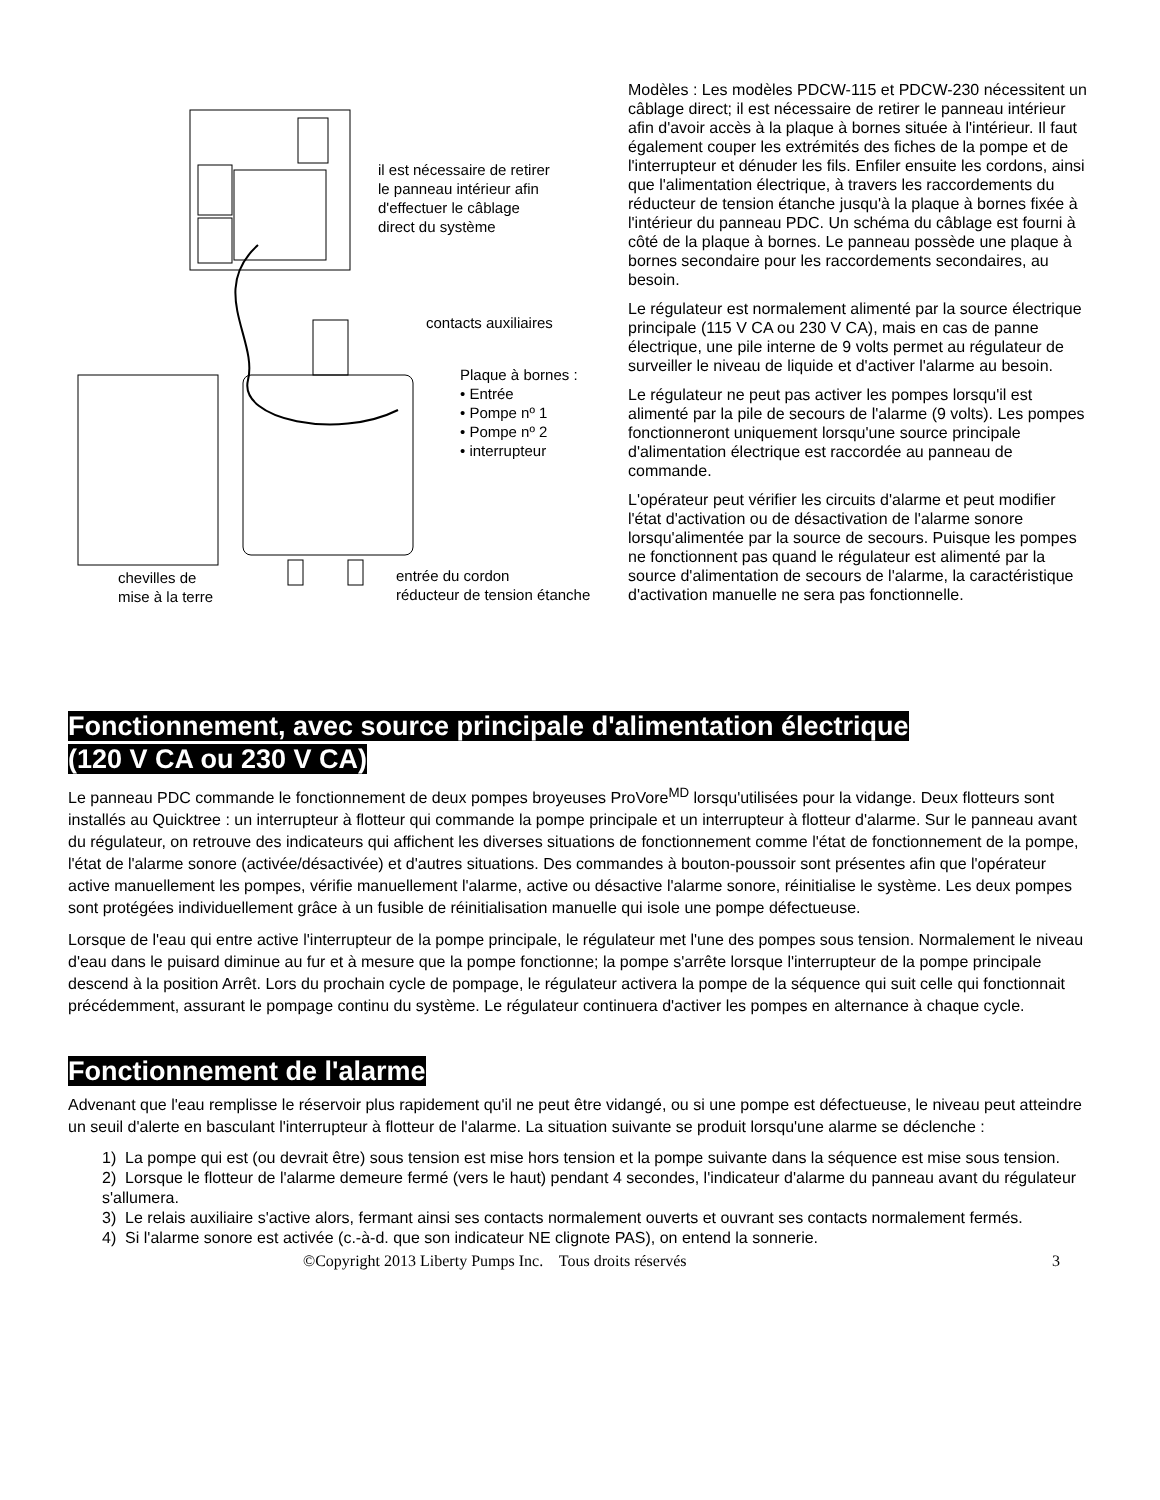il est nécessaire de retirer
le panneau intérieur afin
d'effectuer le câblage
direct du système
contacts auxiliaires
Plaque à bornes :
• Entrée
• Pompe nº 1
• Pompe nº 2
• interrupteur
chevilles de
mise à la terre
entrée du cordon
réducteur de tension étanche
Modèles : Les modèles PDCW-115 et PDCW-230 nécessitent un câblage direct; il est nécessaire de retirer le panneau intérieur afin d'avoir accès à la plaque à bornes située à l'intérieur. Il faut également couper les extrémités des fiches de la pompe et de l'interrupteur et dénuder les fils. Enfiler ensuite les cordons, ainsi que l'alimentation électrique, à travers les raccordements du réducteur de tension étanche jusqu'à la plaque à bornes fixée à l'intérieur du panneau PDC. Un schéma du câblage est fourni à côté de la plaque à bornes. Le panneau possède une plaque à bornes secondaire pour les raccordements secondaires, au besoin.
Le régulateur est normalement alimenté par la source électrique principale (115 V CA ou 230 V CA), mais en cas de panne électrique, une pile interne de 9 volts permet au régulateur de surveiller le niveau de liquide et d'activer l'alarme au besoin.
Le régulateur ne peut pas activer les pompes lorsqu'il est alimenté par la pile de secours de l'alarme (9 volts). Les pompes fonctionneront uniquement lorsqu'une source principale d'alimentation électrique est raccordée au panneau de commande.
L'opérateur peut vérifier les circuits d'alarme et peut modifier l'état d'activation ou de désactivation de l'alarme sonore lorsqu'alimentée par la source de secours. Puisque les pompes ne fonctionnent pas quand le régulateur est alimenté par la source d'alimentation de secours de l'alarme, la caractéristique d'activation manuelle ne sera pas fonctionnelle.
Fonctionnement, avec source principale d'alimentation électrique
(120 V CA ou 230 V CA)
Le panneau PDC commande le fonctionnement de deux pompes broyeuses ProVore<sup>MD</sup> lorsqu'utilisées pour la vidange. Deux flotteurs sont installés au Quicktree : un interrupteur à flotteur qui commande la pompe principale et un interrupteur à flotteur d'alarme. Sur le panneau avant du régulateur, on retrouve des indicateurs qui affichent les diverses situations de fonctionnement comme l'état de fonctionnement de la pompe, l'état de l'alarme sonore (activée/désactivée) et d'autres situations. Des commandes à bouton-poussoir sont présentes afin que l'opérateur active manuellement les pompes, vérifie manuellement l'alarme, active ou désactive l'alarme sonore, réinitialise le système. Les deux pompes sont protégées individuellement grâce à un fusible de réinitialisation manuelle qui isole une pompe défectueuse.
Lorsque de l'eau qui entre active l'interrupteur de la pompe principale, le régulateur met l'une des pompes sous tension. Normalement le niveau d'eau dans le puisard diminue au fur et à mesure que la pompe fonctionne; la pompe s'arrête lorsque l'interrupteur de la pompe principale descend à la position Arrêt. Lors du prochain cycle de pompage, le régulateur activera la pompe de la séquence qui suit celle qui fonctionnait précédemment, assurant le pompage continu du système. Le régulateur continuera d'activer les pompes en alternance à chaque cycle.
Fonctionnement de l'alarme
Advenant que l'eau remplisse le réservoir plus rapidement qu'il ne peut être vidangé, ou si une pompe est défectueuse, le niveau peut atteindre un seuil d'alerte en basculant l'interrupteur à flotteur de l'alarme. La situation suivante se produit lorsqu'une alarme se déclenche :
1) La pompe qui est (ou devrait être) sous tension est mise hors tension et la pompe suivante dans la séquence est mise sous tension.
2) Lorsque le flotteur de l'alarme demeure fermé (vers le haut) pendant 4 secondes, l'indicateur d'alarme du panneau avant du régulateur s'allumera.
3) Le relais auxiliaire s'active alors, fermant ainsi ses contacts normalement ouverts et ouvrant ses contacts normalement fermés.
4) Si l'alarme sonore est activée (c.-à-d. que son indicateur NE clignote PAS), on entend la sonnerie.
©Copyright 2013 Liberty Pumps Inc. Tous droits réservés 3